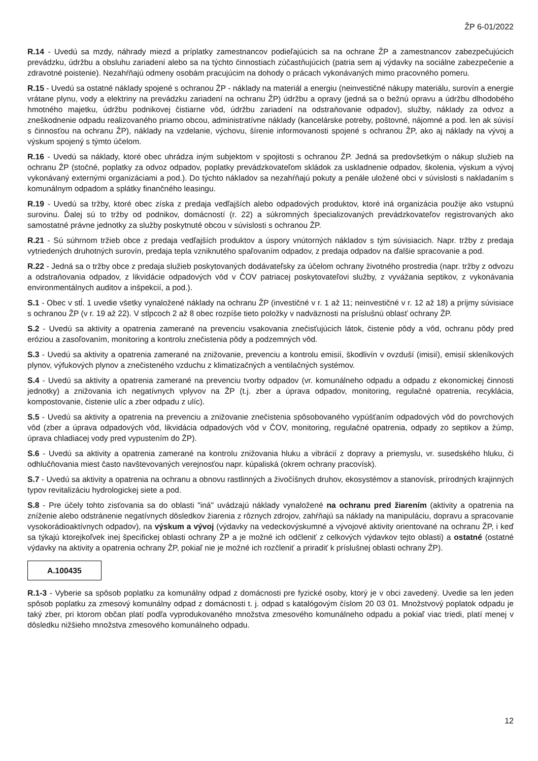ŽP 6-01/2022
R.14 - Uvedú sa mzdy, náhrady miezd a príplatky zamestnancov podieľajúcich sa na ochrane ŽP a zamestnancov zabezpečujúcich prevádzku, údržbu a obsluhu zariadení alebo sa na týchto činnostiach zúčastňujúcich (patria sem aj výdavky na sociálne zabezpečenie a zdravotné poistenie). Nezahŕňajú odmeny osobám pracujúcim na dohody o prácach vykonávaných mimo pracovného pomeru.
R.15 - Uvedú sa ostatné náklady spojené s ochranou ŽP - náklady na materiál a energiu (neinvestičné nákupy materiálu, surovín a energie vrátane plynu, vody a elektriny na prevádzku zariadení na ochranu ŽP) údržbu a opravy (jedná sa o bežnú opravu a údržbu dlhodobého hmotného majetku, údržbu podnikovej čistiarne vôd, údržbu zariadení na odstraňovanie odpadov), služby, náklady za odvoz a zneškodnenie odpadu realizovaného priamo obcou, administratívne náklady (kancelárske potreby, poštovné, nájomné a pod. len ak súvisí s činnosťou na ochranu ŽP), náklady na vzdelanie, výchovu, šírenie informovanosti spojené s ochranou ŽP, ako aj náklady na vývoj a výskum spojený s týmto účelom.
R.16 - Uvedú sa náklady, ktoré obec uhrádza iným subjektom v spojitosti s ochranou ŽP. Jedná sa predovšetkým o nákup služieb na ochranu ŽP (stočné, poplatky za odvoz odpadov, poplatky prevádzkovateľom skládok za uskladnenie odpadov, školenia, výskum a vývoj vykonávaný externými organizáciami a pod.). Do týchto nákladov sa nezahŕňajú pokuty a penále uložené obci v súvislosti s nakladaním s komunálnym odpadom a splátky finančného leasingu.
R.19 - Uvedú sa tržby, ktoré obec získa z predaja vedľajších alebo odpadových produktov, ktoré iná organizácia použije ako vstupnú surovinu. Ďalej sú to tržby od podnikov, domácností (r. 22) a súkromných špecializovaných prevádzkovateľov registrovaných ako samostatné právne jednotky za služby poskytnuté obcou v súvislosti s ochranou ŽP.
R.21 - Sú súhrnom tržieb obce z predaja vedľajších produktov a úspory vnútorných nákladov s tým súvisiacich. Napr. tržby z predaja vytriedených druhotných surovín, predaja tepla vzniknutého spaľovaním odpadov, z predaja odpadov na ďalšie spracovanie a pod.
R.22 - Jedná sa o tržby obce z predaja služieb poskytovaných dodávateľsky za účelom ochrany životného prostredia (napr. tržby z odvozu a odstraňovania odpadov, z likvidácie odpadových vôd v ČOV patriacej poskytovateľovi služby, z vyvážania septikov, z vykonávania environmentálnych auditov a inšpekcií, a pod.).
S.1 - Obec v stĺ. 1 uvedie všetky vynaložené náklady na ochranu ŽP (investičné v r. 1 až 11; neinvestičné v r. 12 až 18) a príjmy súvisiace s ochranou ŽP (v r. 19 až 22). V stĺpcoch 2 až 8 obec rozpíše tieto položky v nadväznosti na príslušnú oblasť ochrany ŽP.
S.2 - Uvedú sa aktivity a opatrenia zamerané na prevenciu vsakovania znečisťujúcich látok, čistenie pôdy a vôd, ochranu pôdy pred eróziou a zasoľovaním, monitoring a kontrolu znečistenia pôdy a podzemných vôd.
S.3 - Uvedú sa aktivity a opatrenia zamerané na znižovanie, prevenciu a kontrolu emisií, škodlivín v ovzduší (imisií), emisií skleníkových plynov, výfukových plynov a znečisteného vzduchu z klimatizačných a ventilačných systémov.
S.4 - Uvedú sa aktivity a opatrenia zamerané na prevenciu tvorby odpadov (vr. komunálneho odpadu a odpadu z ekonomickej činnosti jednotky) a znižovania ich negatívnych vplyvov na ŽP (t.j. zber a úprava odpadov, monitoring, regulačné opatrenia, recyklácia, kompostovanie, čistenie ulíc a zber odpadu z ulíc).
S.5 - Uvedú sa aktivity a opatrenia na prevenciu a znižovanie znečistenia spôsobovaného vypúšťaním odpadových vôd do povrchových vôd (zber a úprava odpadových vôd, likvidácia odpadových vôd v ČOV, monitoring, regulačné opatrenia, odpady zo septikov a žúmp, úprava chladiacej vody pred vypustením do ŽP).
S.6 - Uvedú sa aktivity a opatrenia zamerané na kontrolu znižovania hluku a vibrácií z dopravy a priemyslu, vr. susedského hluku, či odhlučňovania miest často navštevovaných verejnosťou napr. kúpaliská (okrem ochrany pracovísk).
S.7 - Uvedú sa aktivity a opatrenia na ochranu a obnovu rastlinných a živočíšnych druhov, ekosystémov a stanovísk, prírodných krajinných typov revitalizáciu hydrologickej siete a pod.
S.8 - Pre účely tohto zisťovania sa do oblasti "iná" uvádzajú náklady vynaložené na ochranu pred žiarením (aktivity a opatrenia na zníženie alebo odstránenie negatívnych dôsledkov žiarenia z rôznych zdrojov, zahŕňajú sa náklady na manipuláciu, dopravu a spracovanie vysokorádioaktívnych odpadov), na výskum a vývoj (výdavky na vedeckovýskumné a vývojové aktivity orientované na ochranu ŽP, i keď sa týkajú ktorejkoľvek inej špecifickej oblasti ochrany ŽP a je možné ich odčleniť z celkových výdavkov tejto oblasti) a ostatné (ostatné výdavky na aktivity a opatrenia ochrany ŽP, pokiaľ nie je možné ich rozčleniť a priradiť k príslušnej oblasti ochrany ŽP).
A.100435
R.1-3 - Vyberie sa spôsob poplatku za komunálny odpad z domácnosti pre fyzické osoby, ktorý je v obci zavedený. Uvedie sa len jeden spôsob poplatku za zmesový komunálny odpad z domácnosti t. j. odpad s katalógovým číslom 20 03 01. Množstvový poplatok odpadu je taký zber, pri ktorom občan platí podľa vyprodukovaného množstva zmesového komunálneho odpadu a pokiaľ viac triedi, platí menej v dôsledku nižšieho množstva zmesového komunálneho odpadu.
12